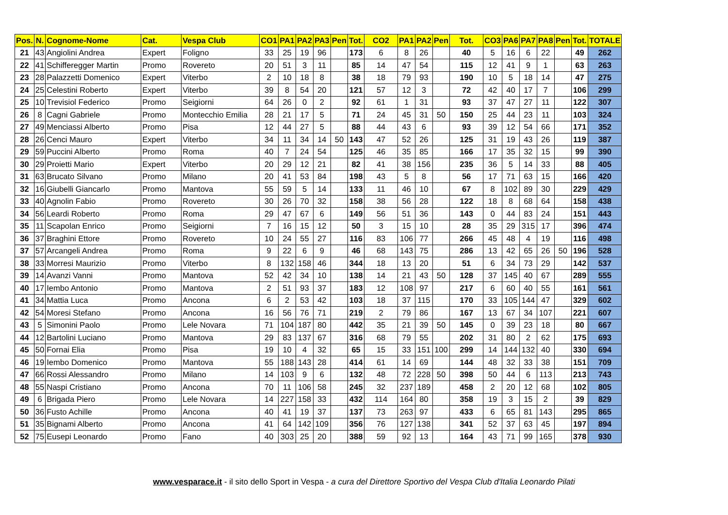| Pos. | N. | Cognome-Nome | Cat. | Vespa Club | CO1 | PA1 | PA2 | PA3 | Pen | Tot. | CO2 | PA1 | PA2 | Pen | Tot. | CO3 | PA6 | PA7 | PA8 | Pen | Tot. | TOTALE |
| --- | --- | --- | --- | --- | --- | --- | --- | --- | --- | --- | --- | --- | --- | --- | --- | --- | --- | --- | --- | --- | --- | --- |
| 21 | 43 | Angiolini Andrea | Expert | Foligno | 33 | 25 | 19 | 96 | | 173 | 6 | 8 | 26 | | 40 | 5 | 16 | 6 | 22 | | 49 | 262 |
| 22 | 41 | Schifferegger Martin | Promo | Rovereto | 20 | 51 | 3 | 11 | | 85 | 14 | 47 | 54 | | 115 | 12 | 41 | 9 | 1 | | 63 | 263 |
| 23 | 28 | Palazzetti Domenico | Expert | Viterbo | 2 | 10 | 18 | 8 | | 38 | 18 | 79 | 93 | | 190 | 10 | 5 | 18 | 14 | | 47 | 275 |
| 24 | 25 | Celestini Roberto | Expert | Viterbo | 39 | 8 | 54 | 20 | | 121 | 57 | 12 | 3 | | 72 | 42 | 40 | 17 | 7 | | 106 | 299 |
| 25 | 10 | Trevisiol Federico | Promo | Seigiorni | 64 | 26 | 0 | 2 | | 92 | 61 | 1 | 31 | | 93 | 37 | 47 | 27 | 11 | | 122 | 307 |
| 26 | 8 | Cagni Gabriele | Promo | Montecchio Emilia | 28 | 21 | 17 | 5 | | 71 | 24 | 45 | 31 | 50 | 150 | 25 | 44 | 23 | 11 | | 103 | 324 |
| 27 | 49 | Menciassi Alberto | Promo | Pisa | 12 | 44 | 27 | 5 | | 88 | 44 | 43 | 6 | | 93 | 39 | 12 | 54 | 66 | | 171 | 352 |
| 28 | 26 | Cenci Mauro | Expert | Viterbo | 34 | 11 | 34 | 14 | 50 | 143 | 47 | 52 | 26 | | 125 | 31 | 19 | 43 | 26 | | 119 | 387 |
| 29 | 59 | Puccini Alberto | Promo | Roma | 40 | 7 | 24 | 54 | | 125 | 46 | 35 | 85 | | 166 | 17 | 35 | 32 | 15 | | 99 | 390 |
| 30 | 29 | Proietti Mario | Expert | Viterbo | 20 | 29 | 12 | 21 | | 82 | 41 | 38 | 156 | | 235 | 36 | 5 | 14 | 33 | | 88 | 405 |
| 31 | 63 | Brucato Silvano | Promo | Milano | 20 | 41 | 53 | 84 | | 198 | 43 | 5 | 8 | | 56 | 17 | 71 | 63 | 15 | | 166 | 420 |
| 32 | 16 | Giubelli Giancarlo | Promo | Mantova | 55 | 59 | 5 | 14 | | 133 | 11 | 46 | 10 | | 67 | 8 | 102 | 89 | 30 | | 229 | 429 |
| 33 | 40 | Agnolin Fabio | Promo | Rovereto | 30 | 26 | 70 | 32 | | 158 | 38 | 56 | 28 | | 122 | 18 | 8 | 68 | 64 | | 158 | 438 |
| 34 | 56 | Leardi Roberto | Promo | Roma | 29 | 47 | 67 | 6 | | 149 | 56 | 51 | 36 | | 143 | 0 | 44 | 83 | 24 | | 151 | 443 |
| 35 | 11 | Scapolan Enrico | Promo | Seigiorni | 7 | 16 | 15 | 12 | | 50 | 3 | 15 | 10 | | 28 | 35 | 29 | 315 | 17 | | 396 | 474 |
| 36 | 37 | Braghini Ettore | Promo | Rovereto | 10 | 24 | 55 | 27 | | 116 | 83 | 106 | 77 | | 266 | 45 | 48 | 4 | 19 | | 116 | 498 |
| 37 | 57 | Arcangeli Andrea | Promo | Roma | 9 | 22 | 6 | 9 | | 46 | 68 | 143 | 75 | | 286 | 13 | 42 | 65 | 26 | 50 | 196 | 528 |
| 38 | 33 | Morresi Maurizio | Promo | Viterbo | 8 | 132 | 158 | 46 | | 344 | 18 | 13 | 20 | | 51 | 6 | 34 | 73 | 29 | | 142 | 537 |
| 39 | 14 | Avanzi Vanni | Promo | Mantova | 52 | 42 | 34 | 10 | | 138 | 14 | 21 | 43 | 50 | 128 | 37 | 145 | 40 | 67 | | 289 | 555 |
| 40 | 17 | Iembo Antonio | Promo | Mantova | 2 | 51 | 93 | 37 | | 183 | 12 | 108 | 97 | | 217 | 6 | 60 | 40 | 55 | | 161 | 561 |
| 41 | 34 | Mattia Luca | Promo | Ancona | 6 | 2 | 53 | 42 | | 103 | 18 | 37 | 115 | | 170 | 33 | 105 | 144 | 47 | | 329 | 602 |
| 42 | 54 | Moresi Stefano | Promo | Ancona | 16 | 56 | 76 | 71 | | 219 | 2 | 79 | 86 | | 167 | 13 | 67 | 34 | 107 | | 221 | 607 |
| 43 | 5 | Simonini Paolo | Promo | Lele Novara | 71 | 104 | 187 | 80 | | 442 | 35 | 21 | 39 | 50 | 145 | 0 | 39 | 23 | 18 | | 80 | 667 |
| 44 | 12 | Bartolini Luciano | Promo | Mantova | 29 | 83 | 137 | 67 | | 316 | 68 | 79 | 55 | | 202 | 31 | 80 | 2 | 62 | | 175 | 693 |
| 45 | 50 | Fornai Elia | Promo | Pisa | 19 | 10 | 4 | 32 | | 65 | 15 | 33 | 151 | 100 | 299 | 14 | 144 | 132 | 40 | | 330 | 694 |
| 46 | 19 | Iembo Domenico | Promo | Mantova | 55 | 188 | 143 | 28 | | 414 | 61 | 14 | 69 | | 144 | 48 | 32 | 33 | 38 | | 151 | 709 |
| 47 | 66 | Rossi Alessandro | Promo | Milano | 14 | 103 | 9 | 6 | | 132 | 48 | 72 | 228 | 50 | 398 | 50 | 44 | 6 | 113 | | 213 | 743 |
| 48 | 55 | Naspi Cristiano | Promo | Ancona | 70 | 11 | 106 | 58 | | 245 | 32 | 237 | 189 | | 458 | 2 | 20 | 12 | 68 | | 102 | 805 |
| 49 | 6 | Brigada Piero | Promo | Lele Novara | 14 | 227 | 158 | 33 | | 432 | 114 | 164 | 80 | | 358 | 19 | 3 | 15 | 2 | | 39 | 829 |
| 50 | 36 | Fusto Achille | Promo | Ancona | 40 | 41 | 19 | 37 | | 137 | 73 | 263 | 97 | | 433 | 6 | 65 | 81 | 143 | | 295 | 865 |
| 51 | 35 | Bignami Alberto | Promo | Ancona | 41 | 64 | 142 | 109 | | 356 | 76 | 127 | 138 | | 341 | 52 | 37 | 63 | 45 | | 197 | 894 |
| 52 | 75 | Eusepi Leonardo | Promo | Fano | 40 | 303 | 25 | 20 | | 388 | 59 | 92 | 13 | | 164 | 43 | 71 | 99 | 165 | | 378 | 930 |
www.vesparace.it - il sito dello Sport in Vespa - a cura del Direttore Sportivo del Vespa Club d'Italia Leonardo Pilati